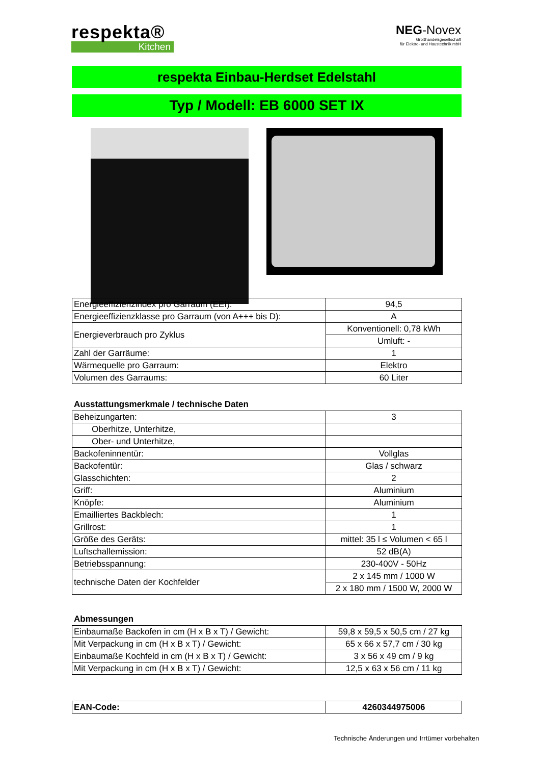respekta®
Kitchen
NEG-Novex
Großhandelsgesellschaft
für Elektro- und Haustechnik mbH
respekta Einbau-Herdset Edelstahl
Typ / Modell: EB 6000 SET IX
| Energieeffizienzindex pro Garraum (EEI): | 94,5 |
| Energieeffizienzklasse pro Garraum (von A+++ bis D): | A |
| Energieverbrauch pro Zyklus | Konventionell: 0,78 kWh |
| | Umluft: - |
| Zahl der Garräume: | 1 |
| Wärmequelle pro Garraum: | Elektro |
| Volumen des Garraums: | 60 Liter |
Ausstattungsmerkmale / technische Daten
| Beheizungarten: | 3 |
| Oberhitze, Unterhitze, | |
| Ober- und Unterhitze, | |
| Backofeninnentür: | Vollglas |
| Backofentür: | Glas / schwarz |
| Glasschichten: | 2 |
| Griff: | Aluminium |
| Knöpfe: | Aluminium |
| Emailliertes Backblech: | 1 |
| Grillrost: | 1 |
| Größe des Geräts: | mittel: 35 l ≤ Volumen < 65 l |
| Luftschallemission: | 52 dB(A) |
| Betriebsspannung: | 230-400V - 50Hz |
| technische Daten der Kochfelder | 2 x 145 mm / 1000 W |
| | 2 x 180 mm / 1500 W, 2000 W |
Abmessungen
| Einbaumaße Backofen in cm (H x B x T) / Gewicht: | 59,8 x 59,5 x 50,5 cm / 27 kg |
| Mit Verpackung in cm (H x B x T) / Gewicht: | 65 x 66 x 57,7 cm / 30 kg |
| Einbaumaße Kochfeld in cm (H x B x T) / Gewicht: | 3 x 56 x 49 cm / 9 kg |
| Mit Verpackung in cm (H x B x T) / Gewicht: | 12,5 x 63 x 56 cm / 11 kg |
| EAN-Code: | 4260344975006 |
Technische Änderungen und Irrtümer vorbehalten